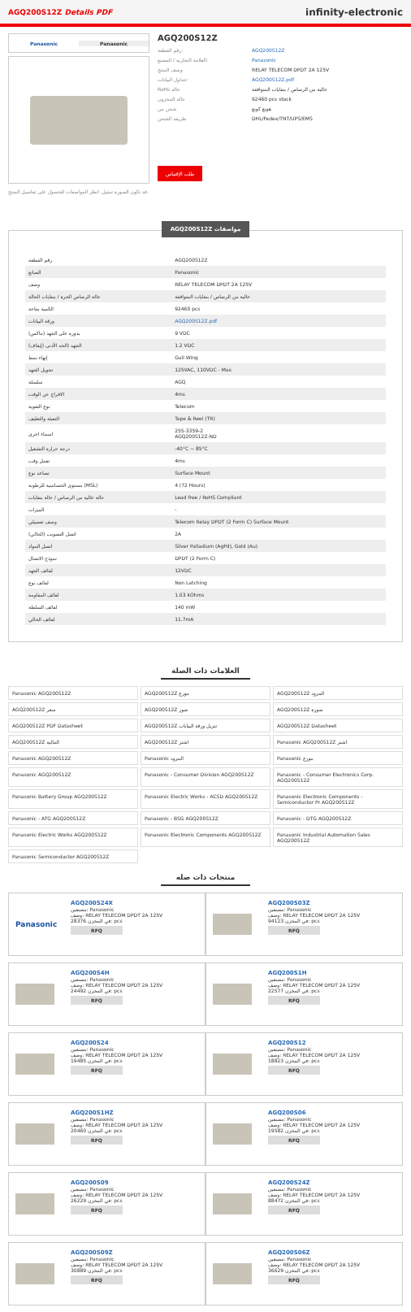AGQ200S12Z Details PDF infinity-electronic
Panasonic Panasonic
قد تكون الصورة تمثيل. انظر المواصفات للحصول على تفاصيل المنتج.
AGQ200S12Z
رقم القطعة: AGQ200S12Z
العلامة التجارية / المصنع: Panasonic
وصف المنتج RELAY TELECOM DPDT 2A 125V
جداول البيانات: AGQ200S12Z.pdf
RoHs حالة خالية من الرصاص / بنفايات المتوافقة
حالة المخزون 92460 pcs stock
شحن من هونغ كونغ
طريقة الشحن DHL/Fedex/TNT/UPS/EMS
طلب الإقتباس
AGQ200S12Z مواصفات
| رقم القطعة | AGQ200S12Z |
| الصانع | Panasonic |
| وصف | RELAY TELECOM DPDT 2A 125V |
| حالة الرصاص الحرة / بنفايات الحالة | خالية من الرصاص / بنفايات المتوافقة |
| الكمية متاحة | 92460 pcs |
| ورقة البيانات | AGQ200S12Z.pdf |
| (بدوره على الجهد (ماكس | 9 VDC |
| (إيقاف) الجهد (الحد الأدنى | 1.2 VDC |
| إنهاء نمط | Gull Wing |
| تحويل الجهد | 125VAC, 110VDC - Max |
| سلسلة | AGQ |
| الافراج عن الوقت | 4ms |
| نوع التقوية | Telecom |
| التعبئة والتغليف | Tape & Reel (TR) |
| اسماء اخرى | 255-3359-2 AGQ200S12Z-ND |
| درجة حرارة التشغيل | -40°C ~ 85°C |
| تعمل وقت | 4ms |
| تصاعد نوع | Surface Mount |
| مستوى الحساسية للرطوبة (MSL) | 4 (72 Hours) |
| حالة خالية من الرصاص / حالة بنفايات | Lead free / RoHS Compliant |
| الميزات | - |
| وصف تفصيلي | Telecom Relay DPDT (2 Form C) Surface Mount |
| (اتصل التصويت (الحالي | 2A |
| اتصل المواد | Silver Palladium (AgPd), Gold (Au) |
| نموذج الاتصال | DPDT (2 Form C) |
| لفائف الجهد | 12VDC |
| لفائف نوع | Non Latching |
| لفائف المقاومة | 1.03 kOhms |
| لفائف السلطة | 140 mW |
| لفائف الحالي | 11.7mA |
العلامات ذات الصلة
Panasonic AGQ200S12Z
AGQ200S12Z موزع
AGQ200S12Z المزود
AGQ200S12Z سعر
AGQ200S12Z صور
AGQ200S12Z صورة
AGQ200S12Z PDF Datasheet
AGQ200S12Z تنزيل ورقة البيانات
AGQ200S12Z Datasheet
AGQ200S12Z المالية
AGQ200S12Z اشتر
Panasonic AGQ200S12Z اشتر
Panasonic AGQ200S12Z
Panasonic المزود
Panasonic موزع
Panasonic AGQ200S12Z
Panasonic - Consumer Division AGQ200S12Z
Panasonic - Consumer Electronics Corp. AGQ200S12Z
Panasonic Battery Group AGQ200S12Z
Panasonic Electric Works - ACSD AGQ200S12Z
Panasonic Electronic Components - Semiconductor Pr AGQ200S12Z
Panasonic - ATG AGQ200S12Z
Panasonic - BSG AGQ200S12Z
Panasonic - DTG AGQ200S12Z
Panasonic Electric Works AGQ200S12Z
Panasonic Electronic Components AGQ200S12Z
Panasonic Industrial Automation Sales AGQ200S12Z
Panasonic Semiconductor AGQ200S12Z
منتجات ذات صله
Panasonic
AGQ200S24X
مصنعين: Panasonic
وصف: RELAY TELECOM DPDT 2A 125V
28376 في المخزن: pcs
RFQ
AGQ200S03Z
مصنعين: Panasonic
وصف: RELAY TELECOM DPDT 2A 125V
94123 في المخزن: pcs
RFQ
AGQ200S4H
مصنعين: Panasonic
وصف: RELAY TELECOM DPDT 2A 125V
24492 في المخزن: pcs
RFQ
AGQ200S1H
مصنعين: Panasonic
وصف: RELAY TELECOM DPDT 2A 125V
22577 في المخزن: pcs
RFQ
AGQ200S24
مصنعين: Panasonic
وصف: RELAY TELECOM DPDT 2A 125V
19485 في المخزن: pcs
RFQ
AGQ200S12
مصنعين: Panasonic
وصف: RELAY TELECOM DPDT 2A 125V
18823 في المخزن: pcs
RFQ
AGQ200S1HZ
مصنعين: Panasonic
وصف: RELAY TELECOM DPDT 2A 125V
20460 في المخزن: pcs
RFQ
AGQ200S06
مصنعين: Panasonic
وصف: RELAY TELECOM DPDT 2A 125V
19582 في المخزن: pcs
RFQ
AGQ200S09
مصنعين: Panasonic
وصف: RELAY TELECOM DPDT 2A 125V
26229 في المخزن: pcs
RFQ
AGQ200S24Z
مصنعين: Panasonic
وصف: RELAY TELECOM DPDT 2A 125V
88472 في المخزن: pcs
RFQ
AGQ200S09Z
مصنعين: Panasonic
وصف: RELAY TELECOM DPDT 2A 125V
30889 في المخزن: pcs
RFQ
AGQ200S06Z
مصنعين: Panasonic
وصف: RELAY TELECOM DPDT 2A 125V
36629 في المخزن: pcs
RFQ